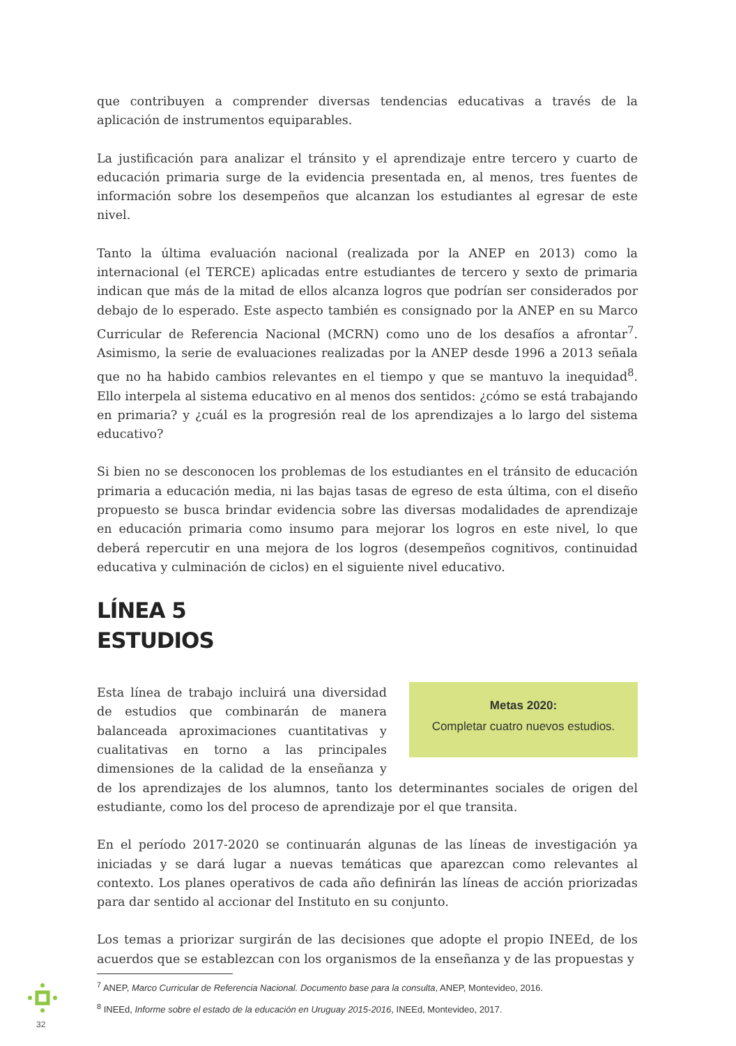que contribuyen a comprender diversas tendencias educativas a través de la aplicación de instrumentos equiparables.
La justificación para analizar el tránsito y el aprendizaje entre tercero y cuarto de educación primaria surge de la evidencia presentada en, al menos, tres fuentes de información sobre los desempeños que alcanzan los estudiantes al egresar de este nivel.
Tanto la última evaluación nacional (realizada por la ANEP en 2013) como la internacional (el TERCE) aplicadas entre estudiantes de tercero y sexto de primaria indican que más de la mitad de ellos alcanza logros que podrían ser considerados por debajo de lo esperado. Este aspecto también es consignado por la ANEP en su Marco Curricular de Referencia Nacional (MCRN) como uno de los desafíos a afrontar<sup>7</sup>. Asimismo, la serie de evaluaciones realizadas por la ANEP desde 1996 a 2013 señala que no ha habido cambios relevantes en el tiempo y que se mantuvo la inequidad<sup>8</sup>. Ello interpela al sistema educativo en al menos dos sentidos: ¿cómo se está trabajando en primaria? y ¿cuál es la progresión real de los aprendizajes a lo largo del sistema educativo?
Si bien no se desconocen los problemas de los estudiantes en el tránsito de educación primaria a educación media, ni las bajas tasas de egreso de esta última, con el diseño propuesto se busca brindar evidencia sobre las diversas modalidades de aprendizaje en educación primaria como insumo para mejorar los logros en este nivel, lo que deberá repercutir en una mejora de los logros (desempeños cognitivos, continuidad educativa y culminación de ciclos) en el siguiente nivel educativo.
LÍNEA 5
ESTUDIOS
Metas 2020:
Completar cuatro nuevos estudios.
Esta línea de trabajo incluirá una diversidad de estudios que combinarán de manera balanceada aproximaciones cuantitativas y cualitativas en torno a las principales dimensiones de la calidad de la enseñanza y de los aprendizajes de los alumnos, tanto los determinantes sociales de origen del estudiante, como los del proceso de aprendizaje por el que transita.
En el período 2017-2020 se continuarán algunas de las líneas de investigación ya iniciadas y se dará lugar a nuevas temáticas que aparezcan como relevantes al contexto. Los planes operativos de cada año definirán las líneas de acción priorizadas para dar sentido al accionar del Instituto en su conjunto.
Los temas a priorizar surgirán de las decisiones que adopte el propio INEEd, de los acuerdos que se establezcan con los organismos de la enseñanza y de las propuestas y
<sup>7</sup> ANEP, Marco Curricular de Referencia Nacional. Documento base para la consulta, ANEP, Montevideo, 2016.
<sup>8</sup> INEEd, Informe sobre el estado de la educación en Uruguay 2015-2016, INEEd, Montevideo, 2017.
32